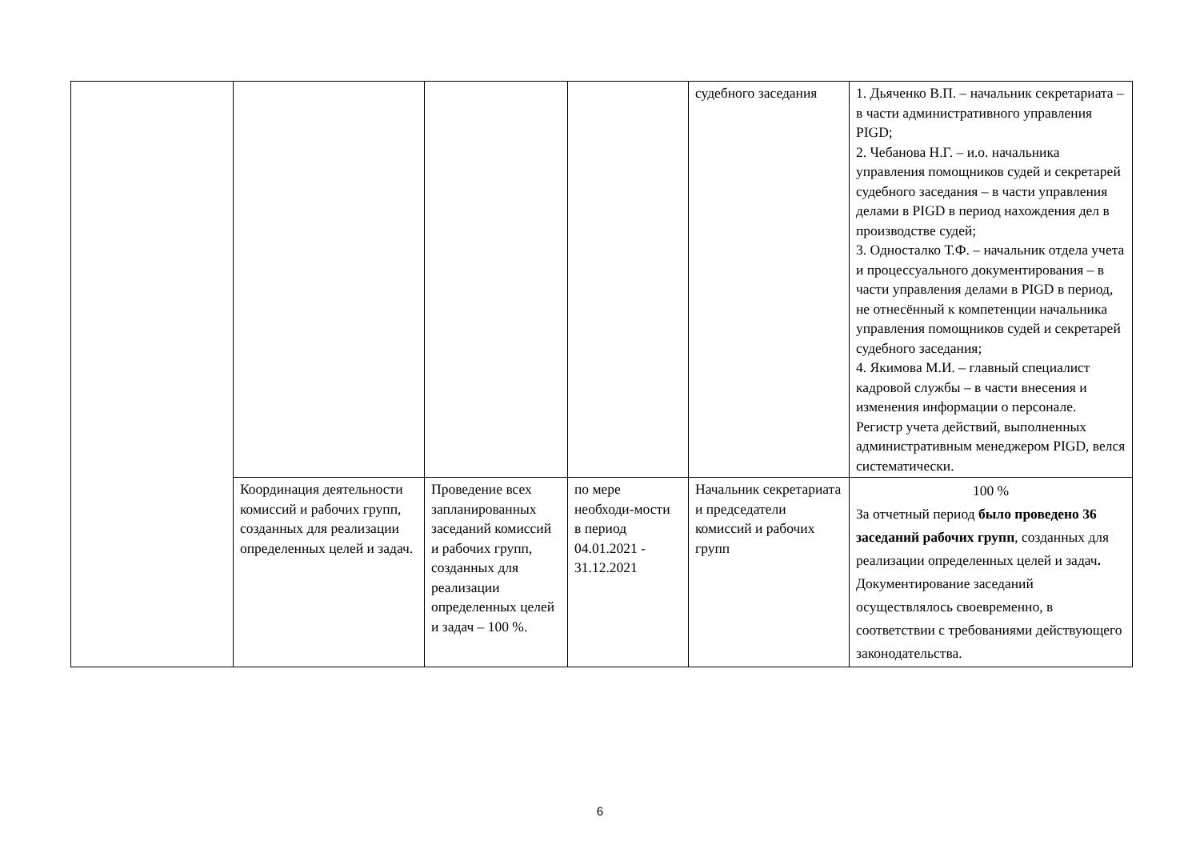| | | | | судебного заседания | 1. Дьяченко В.П. – начальник секретариата – в части административного управления PIGD; 2. Чебанова Н.Г. – и.о. начальника управления помощников судей и секретарей судебного заседания – в части управления делами в PIGD в период нахождения дел в производстве судей; 3. Односталко Т.Ф. – начальник отдела учета и процессуального документирования – в части управления делами в PIGD в период, не отнесённый к компетенции начальника управления помощников судей и секретарей судебного заседания; 4. Якимова М.И. – главный специалист кадровой службы – в части внесения и изменения информации о персонале. Регистр учета действий, выполненных административным менеджером PIGD, велся систематически. |
| | Координация деятельности комиссий и рабочих групп, созданных для реализации определенных целей и задач. | Проведение всех запланированных заседаний комиссий и рабочих групп, созданных для реализации определенных целей и задач – 100 %. | по мере необходи-мости в период 04.01.2021 - 31.12.2021 | Начальник секретариата и председатели комиссий и рабочих групп | 100 % За отчетный период было проведено 36 заседаний рабочих групп , созданных для реализации определенных целей и задач . Документирование заседаний осуществлялось своевременно, в соответствии с требованиями действующего законодательства. |
6